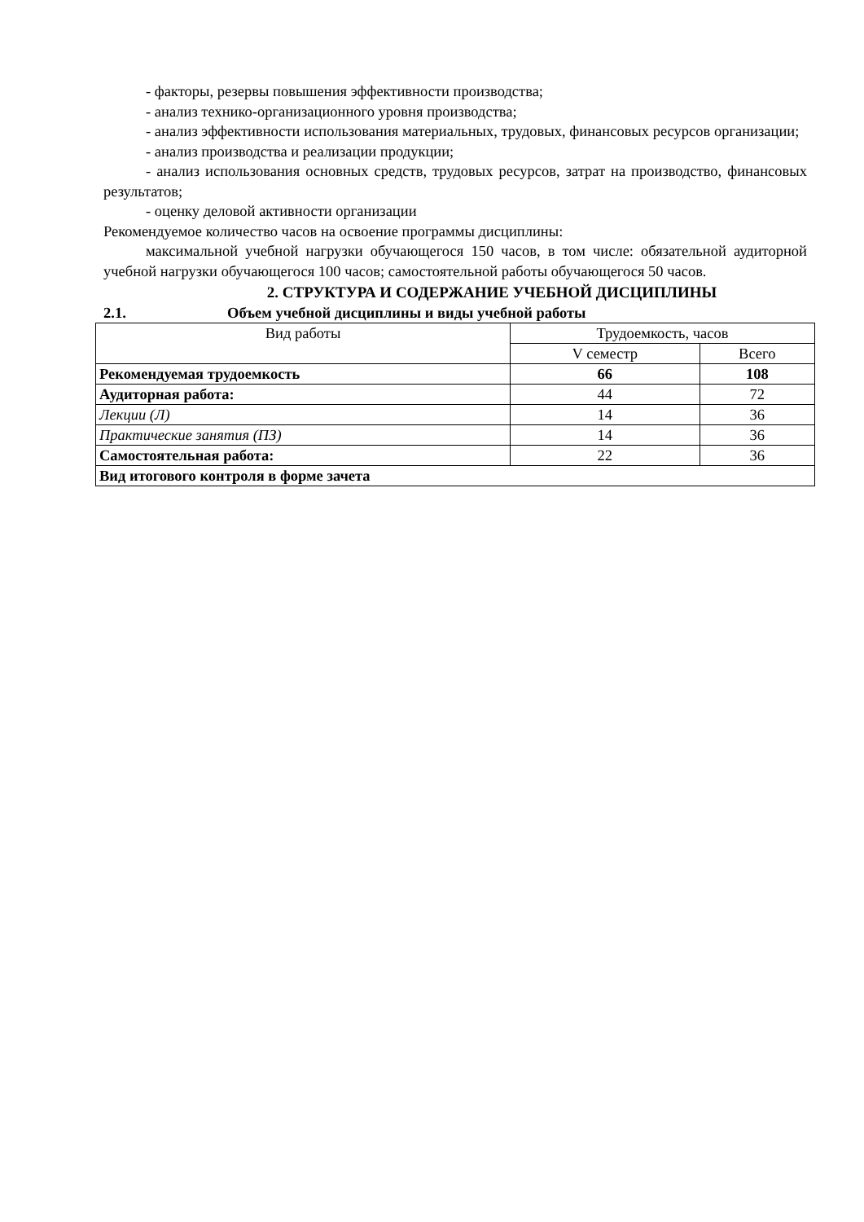- факторы, резервы повышения эффективности производства;
- анализ технико-организационного уровня производства;
- анализ эффективности использования материальных, трудовых, финансовых ресурсов организации;
- анализ производства и реализации продукции;
- анализ использования основных средств, трудовых ресурсов, затрат на производство, финансовых результатов;
- оценку деловой активности организации
Рекомендуемое количество часов на освоение программы дисциплины:
максимальной учебной нагрузки обучающегося 150 часов, в том числе: обязательной аудиторной учебной нагрузки обучающегося 100 часов; самостоятельной работы обучающегося 50 часов.
2. СТРУКТУРА И СОДЕРЖАНИЕ УЧЕБНОЙ ДИСЦИПЛИНЫ
2.1. Объем учебной дисциплины и виды учебной работы
| Вид работы | Трудоемкость, часов | |
| --- | --- | --- |
| | V семестр | Всего |
| Рекомендуемая трудоемкость | 66 | 108 |
| Аудиторная работа: | 44 | 72 |
| Лекции (Л) | 14 | 36 |
| Практические занятия (ПЗ) | 14 | 36 |
| Самостоятельная работа: | 22 | 36 |
| Вид итогового контроля в форме зачета | | |